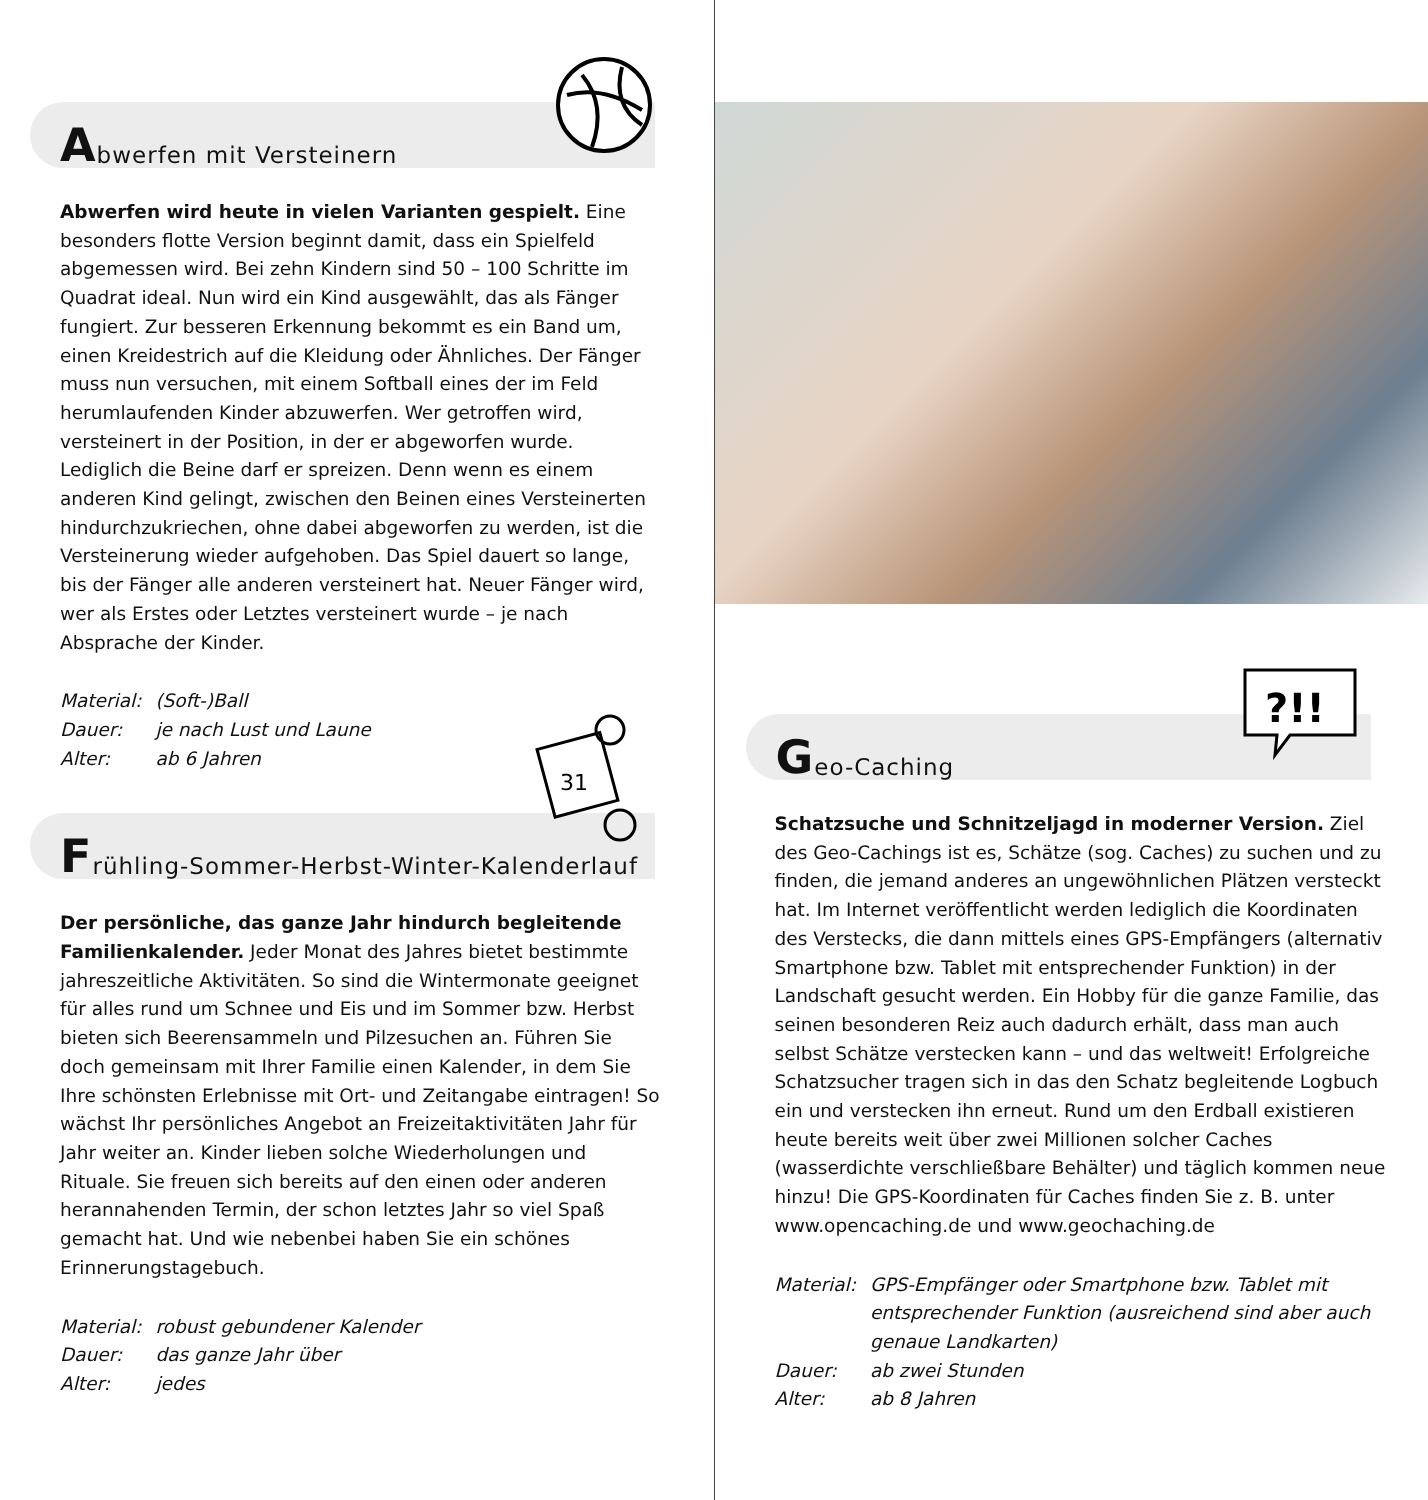Abwerfen mit Versteinern
Abwerfen wird heute in vielen Varianten gespielt. Eine besonders flotte Version beginnt damit, dass ein Spielfeld abgemessen wird. Bei zehn Kindern sind 50 – 100 Schritte im Quadrat ideal. Nun wird ein Kind ausgewählt, das als Fänger fungiert. Zur besseren Erkennung bekommt es ein Band um, einen Kreidestrich auf die Kleidung oder Ähnliches. Der Fänger muss nun versuchen, mit einem Softball eines der im Feld herumlaufenden Kinder abzuwerfen. Wer getroffen wird, versteinert in der Position, in der er abgeworfen wurde. Lediglich die Beine darf er spreizen. Denn wenn es einem anderen Kind gelingt, zwischen den Beinen eines Versteinerten hindurchzu­kriechen, ohne dabei abgeworfen zu werden, ist die Versteine­rung wieder aufgehoben. Das Spiel dauert so lange, bis der Fänger alle anderen versteinert hat. Neuer Fänger wird, wer als Erstes oder Letztes versteinert wurde – je nach Absprache der Kinder.
| Material: | (Soft-)Ball |
| Dauer: | je nach Lust und Laune |
| Alter: | ab 6 Jahren |
31
Frühling-Sommer-Herbst-Winter-Kalenderlauf
Der persönliche, das ganze Jahr hindurch begleitende Familienkalender. Jeder Monat des Jahres bietet bestimmte jahreszeitliche Aktivitäten. So sind die Wintermonate geeignet für alles rund um Schnee und Eis und im Sommer bzw. Herbst bieten sich Beerensammeln und Pilzesuchen an. Führen Sie doch gemeinsam mit Ihrer Familie einen Kalender, in dem Sie Ihre schönsten Erlebnisse mit Ort- und Zeitangabe eintragen! So wächst Ihr persönliches Angebot an Freizeit­aktivitäten Jahr für Jahr weiter an. Kinder lieben solche Wieder­holungen und Rituale. Sie freuen sich bereits auf den einen oder anderen herannahenden Termin, der schon letztes Jahr so viel Spaß gemacht hat. Und wie nebenbei haben Sie ein schönes Erinnerungstagebuch.
| Material: | robust gebundener Kalender |
| Dauer: | das ganze Jahr über |
| Alter: | jedes |
Geo-Caching
?!!
Schatzsuche und Schnitzeljagd in moderner Version. Ziel des Geo-Cachings ist es, Schätze (sog. Caches) zu suchen und zu finden, die jemand anderes an ungewöhnlichen Plätzen versteckt hat. Im Internet veröffentlicht werden lediglich die Koordinaten des Verstecks, die dann mittels eines GPS-Emp­fängers (alternativ Smartphone bzw. Tablet mit entsprechender Funktion) in der Landschaft gesucht werden. Ein Hobby für die ganze Familie, das seinen besonderen Reiz auch dadurch erhält, dass man auch selbst Schätze verstecken kann – und das welt­weit! Erfolgreiche Schatzsucher tragen sich in das den Schatz begleitende Logbuch ein und verstecken ihn erneut. Rund um den Erdball existieren heute bereits weit über zwei Millionen solcher Caches (wasserdichte verschließbare Behälter) und täglich kommen neue hinzu! Die GPS-Koordinaten für Caches finden Sie z. B. unter www.opencaching.de und www.geochaching.de
| Material: | GPS-Empfänger oder Smartphone bzw. Tablet mit entsprechender Funktion (ausreichend sind aber auch genaue Landkarten) |
| Dauer: | ab zwei Stunden |
| Alter: | ab 8 Jahren |